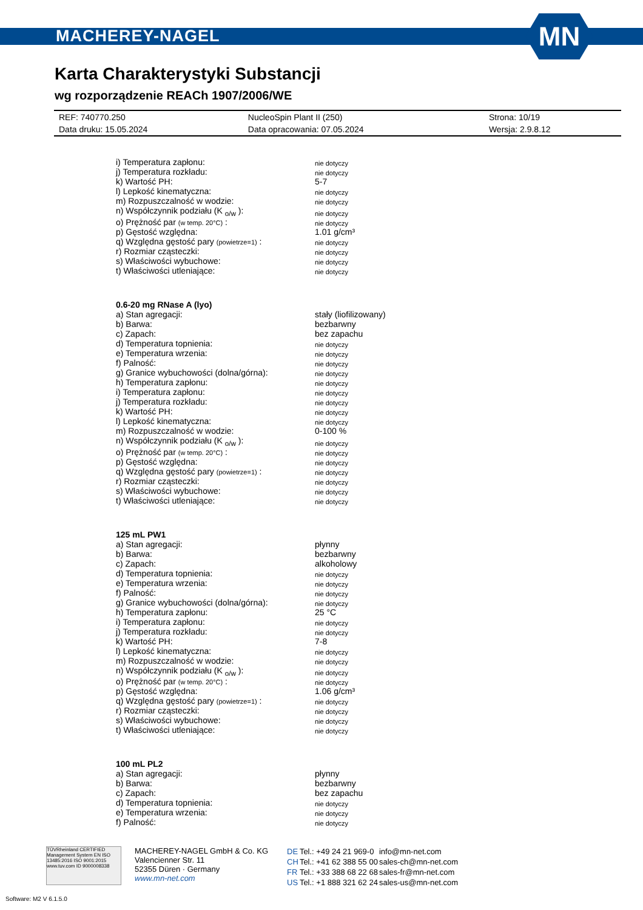MACHEREY-NAGEL
MN
Karta Charakterystyki Substancji
wg rozporządzenie REACh 1907/2006/WE
| REF: 740770.250 | NucleoSpin Plant II (250) | Strona: 10/19 |
| Data druku: 15.05.2024 | Data opracowania: 07.05.2024 | Wersja: 2.9.8.12 |
| i) Temperatura zapłonu: | nie dotyczy |
| j) Temperatura rozkładu: | nie dotyczy |
| k) Wartość PH: | 5-7 |
| l) Lepkość kinematyczna: | nie dotyczy |
| m) Rozpuszczalność w wodzie: | nie dotyczy |
| n) Współczynnik podziału (K <sub>o/w</sub> ): | nie dotyczy |
| o) Prężność par (w temp. 20°C) : | nie dotyczy |
| p) Gęstość względna: | 1.01 g/cm³ |
| q) Względna gęstość pary (powietrze=1) : | nie dotyczy |
| r) Rozmiar cząsteczki: | nie dotyczy |
| s) Właściwości wybuchowe: | nie dotyczy |
| t) Właściwości utleniające: | nie dotyczy |
| 0.6-20 mg RNase A (lyo) | |
| a) Stan agregacji: | stały (liofilizowany) |
| b) Barwa: | bezbarwny |
| c) Zapach: | bez zapachu |
| d) Temperatura topnienia: | nie dotyczy |
| e) Temperatura wrzenia: | nie dotyczy |
| f) Palność: | nie dotyczy |
| g) Granice wybuchowości (dolna/górna): | nie dotyczy |
| h) Temperatura zapłonu: | nie dotyczy |
| i) Temperatura zapłonu: | nie dotyczy |
| j) Temperatura rozkładu: | nie dotyczy |
| k) Wartość PH: | nie dotyczy |
| l) Lepkość kinematyczna: | nie dotyczy |
| m) Rozpuszczalność w wodzie: | 0-100 % |
| n) Współczynnik podziału (K <sub>o/w</sub> ): | nie dotyczy |
| o) Prężność par (w temp. 20°C) : | nie dotyczy |
| p) Gęstość względna: | nie dotyczy |
| q) Względna gęstość pary (powietrze=1) : | nie dotyczy |
| r) Rozmiar cząsteczki: | nie dotyczy |
| s) Właściwości wybuchowe: | nie dotyczy |
| t) Właściwości utleniające: | nie dotyczy |
| 125 mL PW1 | |
| a) Stan agregacji: | płynny |
| b) Barwa: | bezbarwny |
| c) Zapach: | alkoholowy |
| d) Temperatura topnienia: | nie dotyczy |
| e) Temperatura wrzenia: | nie dotyczy |
| f) Palność: | nie dotyczy |
| g) Granice wybuchowości (dolna/górna): | nie dotyczy |
| h) Temperatura zapłonu: | 25 °C |
| i) Temperatura zapłonu: | nie dotyczy |
| j) Temperatura rozkładu: | nie dotyczy |
| k) Wartość PH: | 7-8 |
| l) Lepkość kinematyczna: | nie dotyczy |
| m) Rozpuszczalność w wodzie: | nie dotyczy |
| n) Współczynnik podziału (K <sub>o/w</sub> ): | nie dotyczy |
| o) Prężność par (w temp. 20°C) : | nie dotyczy |
| p) Gęstość względna: | 1.06 g/cm³ |
| q) Względna gęstość pary (powietrze=1) : | nie dotyczy |
| r) Rozmiar cząsteczki: | nie dotyczy |
| s) Właściwości wybuchowe: | nie dotyczy |
| t) Właściwości utleniające: | nie dotyczy |
| 100 mL PL2 | |
| a) Stan agregacji: | płynny |
| b) Barwa: | bezbarwny |
| c) Zapach: | bez zapachu |
| d) Temperatura topnienia: | nie dotyczy |
| e) Temperatura wrzenia: | nie dotyczy |
| f) Palność: | nie dotyczy |
TÜVRheinland CERTIFIED
Management System EN ISO 13485:2016 ISO 9001:2015
www.tuv.com ID 9000008338
MACHEREY-NAGEL GmbH & Co. KG
Valencienner Str. 11
52355 Düren · Germany
www.mn-net.com
| DE | Tel.: +49 24 21 969-0 | info@mn-net.com |
| CH | Tel.: +41 62 388 55 00 | sales-ch@mn-net.com |
| FR | Tel.: +33 388 68 22 68 | sales-fr@mn-net.com |
| US | Tel.: +1 888 321 62 24 | sales-us@mn-net.com |
Software: M2 V 6.1.5.0